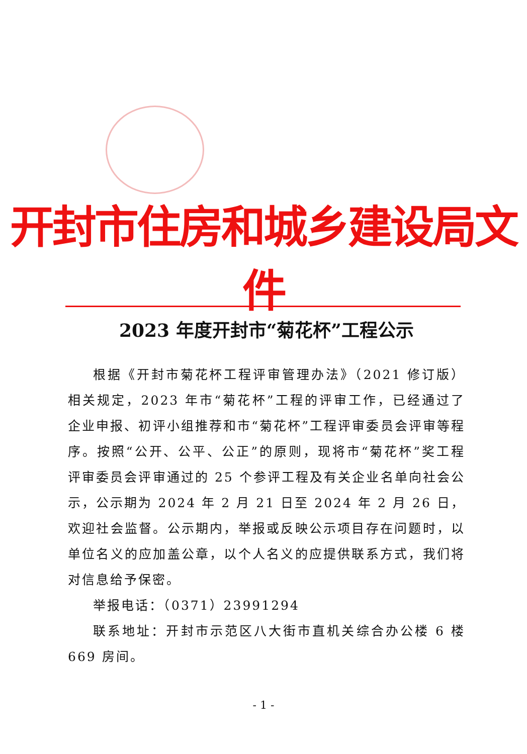开封市住房和城乡建设局文件
2023 年度开封市“菊花杯”工程公示
根据《开封市菊花杯工程评审管理办法》（2021 修订版）相关规定，2023 年市“菊花杯”工程的评审工作，已经通过了企业申报、初评小组推荐和市“菊花杯”工程评审委员会评审等程序。按照“公开、公平、公正”的原则，现将市“菊花杯”奖工程评审委员会评审通过的 25 个参评工程及有关企业名单向社会公示，公示期为 2024 年 2 月 21 日至 2024 年 2 月 26 日，欢迎社会监督。公示期内，举报或反映公示项目存在问题时，以单位名义的应加盖公章，以个人名义的应提供联系方式，我们将对信息给予保密。
举报电话：（0371）23991294
联系地址：开封市示范区八大街市直机关综合办公楼 6 楼 669 房间。
- 1 -